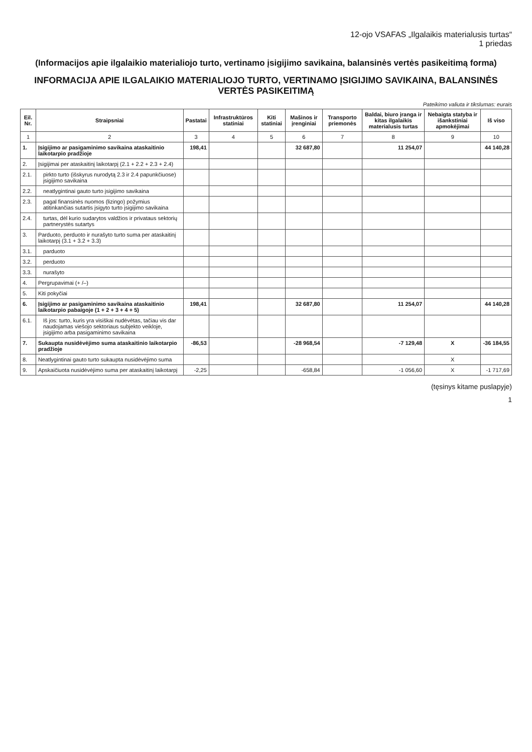12-ojo VSAFAS „Ilgalaikis materialusis turtas“
1 priedas
(Informacijos apie ilgalaikio materialiojo turto, vertinamo įsigijimo savikaina, balansinės vertės pasikeitimą forma)
INFORMACIJA APIE ILGALAIKIO MATERIALIOJO TURTO, VERTINAMO ĮSIGIJIMO SAVIKAINA, BALANSINĖS VERTĖS PASIKEITIMĄ
Pateikimo valiuta ir tikslumas: eurais
| Eil. Nr. | Straipsniai | Pastatai | Infrastruktūros statiniai | Kiti statiniai | Mašinos ir įrenginiai | Transporto priemonės | Baldai, biuro įranga ir kitas ilgalaikis materialusis turtas | Nebaigta statyba ir išankstiniai apmokėjimai | Iš viso |
| --- | --- | --- | --- | --- | --- | --- | --- | --- | --- |
| 1 | 2 | 3 | 4 | 5 | 6 | 7 | 8 | 9 | 10 |
| 1. | Įsigijimo ar pasigaminimo savikaina ataskaitinio laikotarpio pradžioje | 198,41 | | | 32 687,80 | | 11 254,07 | | 44 140,28 |
| 2. | Įsigijimai per ataskaitinį laikotarpį (2.1 + 2.2 + 2.3 + 2.4) | | | | | | | | |
| 2.1. | pirkto turto (išskyrus nurodytą 2.3 ir 2.4 papunkčiuose) įsigijimo savikaina | | | | | | | | |
| 2.2. | neatlygintinai gauto turto įsigijimo savikaina | | | | | | | | |
| 2.3. | pagal finansinės nuomos (lizingo) požymius atitinkančias sutartis įsigyto turto įsigijimo savikaina | | | | | | | | |
| 2.4. | turtas, dėl kurio sudarytos valdžios ir privataus sektorių partnerystės sutartys | | | | | | | | |
| 3. | Parduoto, perduoto ir nurašyto turto suma per ataskaitinį laikotarpį (3.1 + 3.2 + 3.3) | | | | | | | | |
| 3.1. | parduoto | | | | | | | | |
| 3.2. | perduoto | | | | | | | | |
| 3.3. | nurašyto | | | | | | | | |
| 4. | Pergrupavimai (+ /–) | | | | | | | | |
| 5. | Kiti pokyčiai | | | | | | | | |
| 6. | Įsigijimo ar pasigaminimo savikaina ataskaitinio laikotarpio pabaigoje (1 + 2 + 3 + 4 + 5) | 198,41 | | | 32 687,80 | | 11 254,07 | | 44 140,28 |
| 6.1. | Iš jos: turto, kuris yra visiškai nudėvėtas, tačiau vis dar naudojamas viešojo sektoriaus subjekto veikloje, įsigijimo arba pasigaminimo savikaina | | | | | | | | |
| 7. | Sukaupta nusidėvėjimo suma ataskaitinio laikotarpio pradžioje | -86,53 | | | -28 968,54 | | -7 129,48 | X | -36 184,55 |
| 8. | Neatlygintinai gauto turto sukaupta nusidėvėjimo suma | | | | | | | X | |
| 9. | Apskaičiuota nusidėvėjimo suma per ataskaitinį laikotarpį | -2,25 | | | -658,84 | | -1 056,60 | X | -1 717,69 |
(tęsinys kitame puslapyje)
1